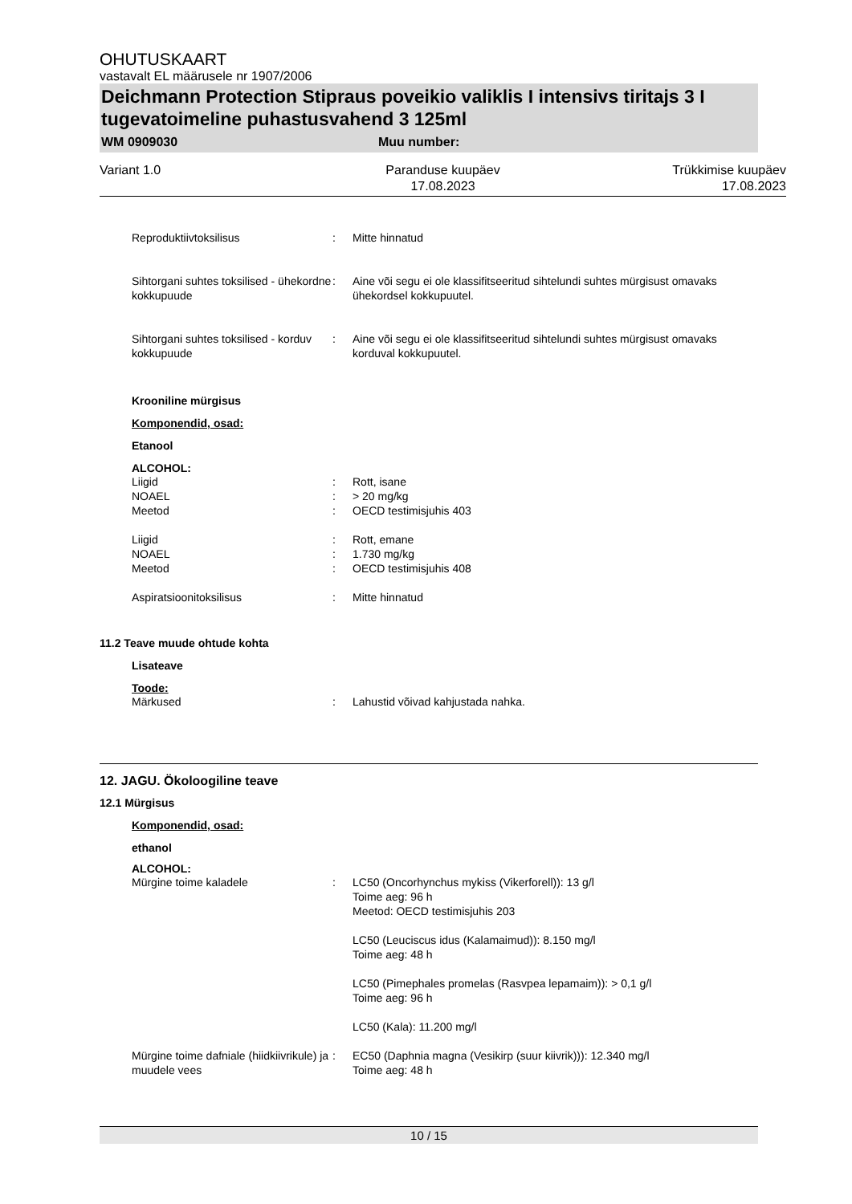OHUTUSKAART
vastavalt EL määrusele nr 1907/2006
Deichmann Protection Stipraus poveikio valiklis I intensivs tiritajs 3 I tugevatoimeline puhastusvahend 3 125ml
WM 0909030 Muu number:
Variant 1.0 Paranduse kuupäev
17.08.2023
Trükkimise kuupäev
17.08.2023
Reproduktiivtoksilisus : Mitte hinnatud
Sihtorgani suhtes toksilised - ühekordne kokkupuude
: Aine või segu ei ole klassifitseeritud sihtelundi suhtes mürgisust omavaks ühekordsel kokkupuutel.
Sihtorgani suhtes toksilised - korduv kokkupuude
: Aine või segu ei ole klassifitseeritud sihtelundi suhtes mürgisust omavaks korduval kokkupuutel.
Krooniline mürgisus
Komponendid, osad:
Etanool
ALCOHOL:
Liigid
NOAEL
Meetod
:
:
:
Rott, isane
> 20 mg/kg
OECD testimisjuhis 403
Liigid
NOAEL
Meetod
:
:
:
Rott, emane
1.730 mg/kg
OECD testimisjuhis 408
Aspiratsioonitoksilisus : Mitte hinnatud
11.2 Teave muude ohtude kohta
Lisateave
Toode:
Märkused : Lahustid võivad kahjustada nahka.
12. JAGU. Ökoloogiline teave
12.1 Mürgisus
Komponendid, osad:
ethanol
ALCOHOL:
Mürgine toime kaladele : LC50 (Oncorhynchus mykiss (Vikerforell)): 13 g/l
Toime aeg: 96 h
Meetod: OECD testimisjuhis 203
LC50 (Leuciscus idus (Kalamaimud)): 8.150 mg/l
Toime aeg: 48 h
LC50 (Pimephales promelas (Rasvpea lepamaim)): > 0,1 g/l
Toime aeg: 96 h
LC50 (Kala): 11.200 mg/l
Mürgine toime dafniale (hiidkiivrikule) ja muudele vees
: EC50 (Daphnia magna (Vesikirp (suur kiivrik))): 12.340 mg/l
Toime aeg: 48 h
10 / 15